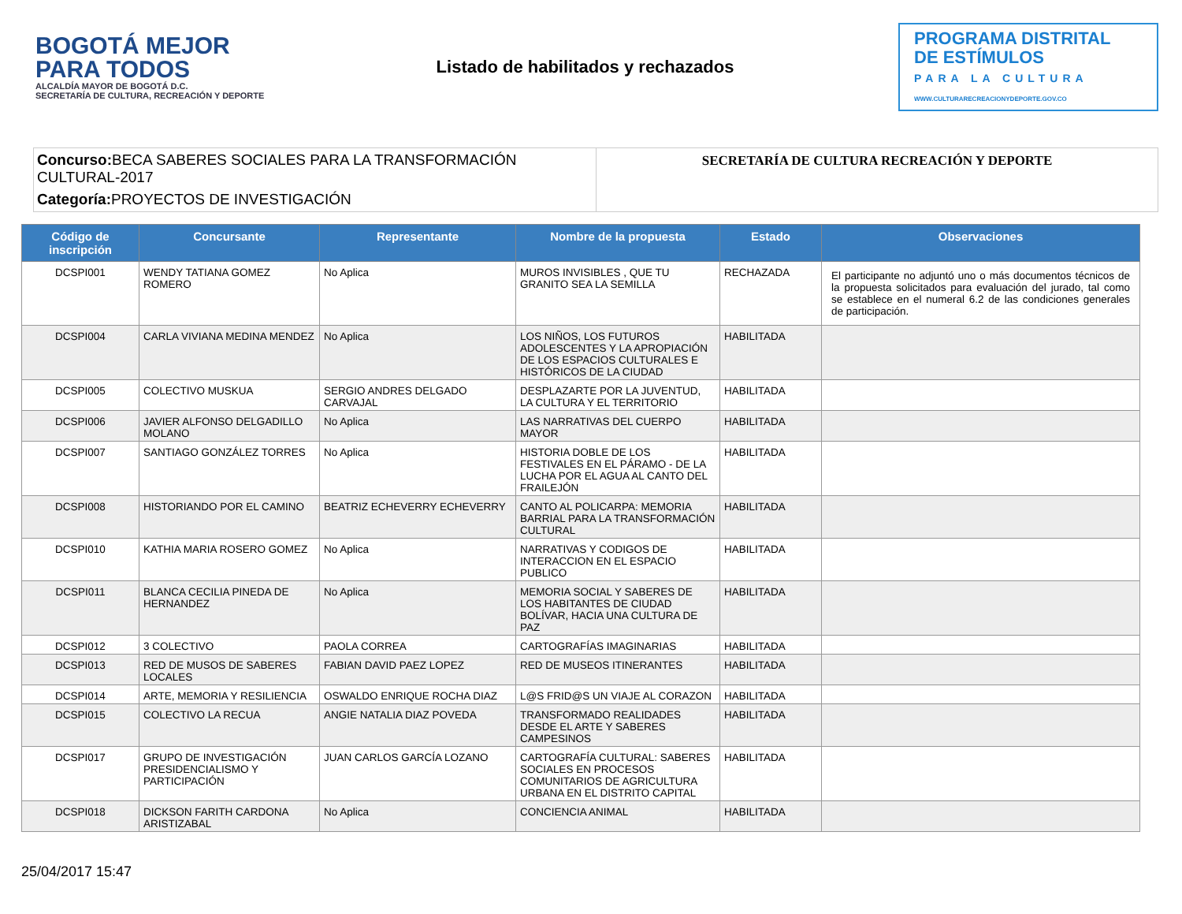BOGOTÁ MEJOR PARA TODOS
ALCALDÍA MAYOR DE BOGOTÁ D.C.
SECRETARÍA DE CULTURA, RECREACIÓN Y DEPORTE
Listado de habilitados y rechazados
PROGRAMA DISTRITAL
DE ESTÍMULOS
PARA LA CULTURA
WWW.CULTURARECREACIONYDEPORTE.GOV.CO
Concurso: BECA SABERES SOCIALES PARA LA TRANSFORMACIÓN CULTURAL-2017
Categoría: PROYECTOS DE INVESTIGACIÓN
SECRETARÍA DE CULTURA RECREACIÓN Y DEPORTE
| Código de inscripción | Concursante | Representante | Nombre de la propuesta | Estado | Observaciones |
| --- | --- | --- | --- | --- | --- |
| DCSPI001 | WENDY TATIANA GOMEZ ROMERO | No Aplica | MUROS INVISIBLES , QUE TU GRANITO SEA LA SEMILLA | RECHAZADA | El participante no adjuntó uno o más documentos técnicos de la propuesta solicitados para evaluación del jurado, tal como se establece en el numeral 6.2 de las condiciones generales de participación. |
| DCSPI004 | CARLA VIVIANA MEDINA MENDEZ | No Aplica | LOS NIÑOS, LOS FUTUROS ADOLESCENTES Y LA APROPIACIÓN DE LOS ESPACIOS CULTURALES E HISTÓRICOS DE LA CIUDAD | HABILITADA | |
| DCSPI005 | COLECTIVO MUSKUA | SERGIO ANDRES DELGADO CARVAJAL | DESPLAZARTE POR LA JUVENTUD, LA CULTURA Y EL TERRITORIO | HABILITADA | |
| DCSPI006 | JAVIER ALFONSO DELGADILLO MOLANO | No Aplica | LAS NARRATIVAS DEL CUERPO MAYOR | HABILITADA | |
| DCSPI007 | SANTIAGO GONZÁLEZ TORRES | No Aplica | HISTORIA DOBLE DE LOS FESTIVALES EN EL PÁRAMO - DE LA LUCHA POR EL AGUA AL CANTO DEL FRAILEJÓN | HABILITADA | |
| DCSPI008 | HISTORIANDO POR EL CAMINO | BEATRIZ ECHEVERRY ECHEVERRY | CANTO AL POLICARPA: MEMORIA BARRIAL PARA LA TRANSFORMACIÓN CULTURAL | HABILITADA | |
| DCSPI010 | KATHIA MARIA ROSERO GOMEZ | No Aplica | NARRATIVAS Y CODIGOS DE INTERACCION EN EL ESPACIO PUBLICO | HABILITADA | |
| DCSPI011 | BLANCA CECILIA PINEDA DE HERNANDEZ | No Aplica | MEMORIA SOCIAL Y SABERES DE LOS HABITANTES DE CIUDAD BOLÍVAR, HACIA UNA CULTURA DE PAZ | HABILITADA | |
| DCSPI012 | 3 COLECTIVO | PAOLA CORREA | CARTOGRAFÍAS IMAGINARIAS | HABILITADA | |
| DCSPI013 | RED DE MUSOS DE SABERES LOCALES | FABIAN DAVID PAEZ LOPEZ | RED DE MUSEOS ITINERANTES | HABILITADA | |
| DCSPI014 | ARTE, MEMORIA Y RESILIENCIA | OSWALDO ENRIQUE ROCHA DIAZ | L@S FRID@S UN VIAJE AL CORAZON | HABILITADA | |
| DCSPI015 | COLECTIVO LA RECUA | ANGIE NATALIA DIAZ POVEDA | TRANSFORMADO REALIDADES DESDE EL ARTE Y SABERES CAMPESINOS | HABILITADA | |
| DCSPI017 | GRUPO DE INVESTIGACIÓN PRESIDENCIALISMO Y PARTICIPACIÓN | JUAN CARLOS GARCÍA LOZANO | CARTOGRAFÍA CULTURAL: SABERES SOCIALES EN PROCESOS COMUNITARIOS DE AGRICULTURA URBANA EN EL DISTRITO CAPITAL | HABILITADA | |
| DCSPI018 | DICKSON FARITH CARDONA ARISTIZABAL | No Aplica | CONCIENCIA ANIMAL | HABILITADA | |
25/04/2017 15:47